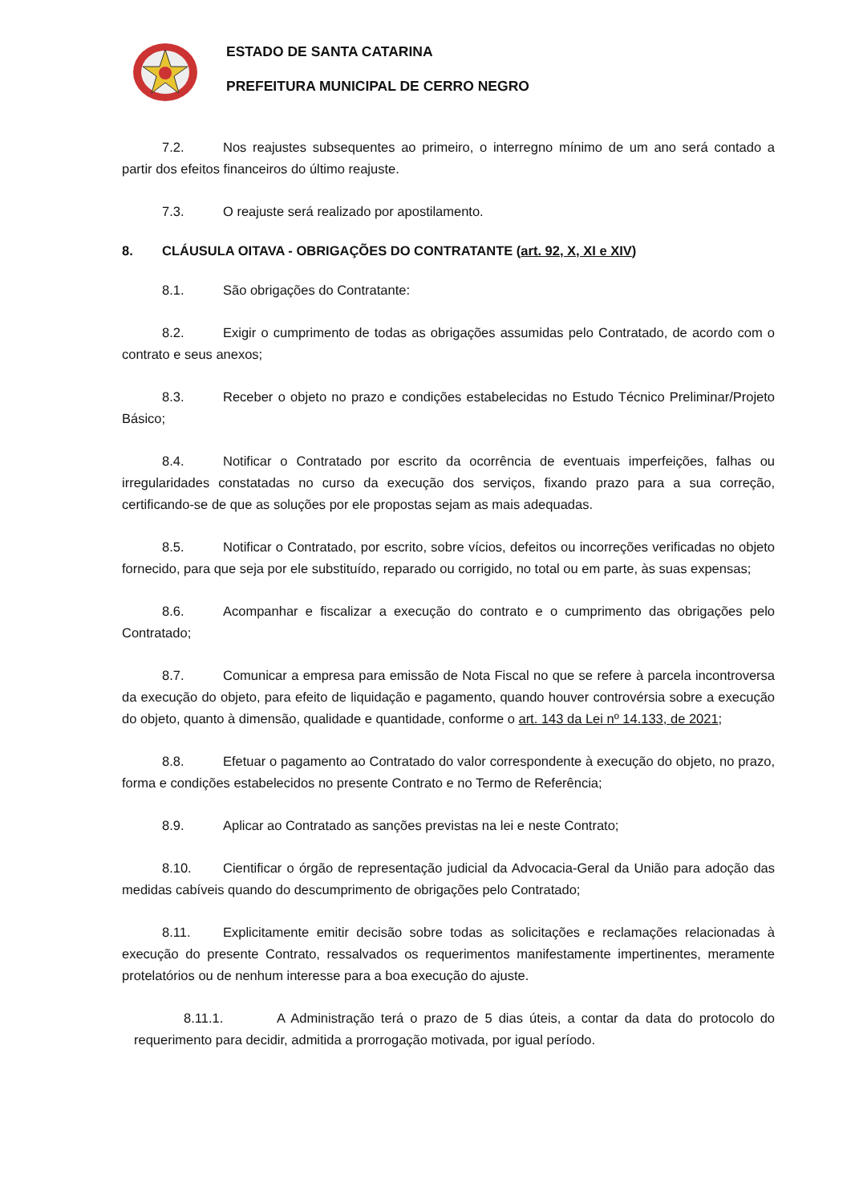ESTADO DE SANTA CATARINA
PREFEITURA MUNICIPAL DE CERRO NEGRO
7.2. Nos reajustes subsequentes ao primeiro, o interregno mínimo de um ano será contado a partir dos efeitos financeiros do último reajuste.
7.3. O reajuste será realizado por apostilamento.
8. CLÁUSULA OITAVA - OBRIGAÇÕES DO CONTRATANTE (art. 92, X, XI e XIV)
8.1. São obrigações do Contratante:
8.2. Exigir o cumprimento de todas as obrigações assumidas pelo Contratado, de acordo com o contrato e seus anexos;
8.3. Receber o objeto no prazo e condições estabelecidas no Estudo Técnico Preliminar/Projeto Básico;
8.4. Notificar o Contratado por escrito da ocorrência de eventuais imperfeições, falhas ou irregularidades constatadas no curso da execução dos serviços, fixando prazo para a sua correção, certificando-se de que as soluções por ele propostas sejam as mais adequadas.
8.5. Notificar o Contratado, por escrito, sobre vícios, defeitos ou incorreções verificadas no objeto fornecido, para que seja por ele substituído, reparado ou corrigido, no total ou em parte, às suas expensas;
8.6. Acompanhar e fiscalizar a execução do contrato e o cumprimento das obrigações pelo Contratado;
8.7. Comunicar a empresa para emissão de Nota Fiscal no que se refere à parcela incontroversa da execução do objeto, para efeito de liquidação e pagamento, quando houver controvérsia sobre a execução do objeto, quanto à dimensão, qualidade e quantidade, conforme o art. 143 da Lei nº 14.133, de 2021;
8.8. Efetuar o pagamento ao Contratado do valor correspondente à execução do objeto, no prazo, forma e condições estabelecidos no presente Contrato e no Termo de Referência;
8.9. Aplicar ao Contratado as sanções previstas na lei e neste Contrato;
8.10. Cientificar o órgão de representação judicial da Advocacia-Geral da União para adoção das medidas cabíveis quando do descumprimento de obrigações pelo Contratado;
8.11. Explicitamente emitir decisão sobre todas as solicitações e reclamações relacionadas à execução do presente Contrato, ressalvados os requerimentos manifestamente impertinentes, meramente protelatórios ou de nenhum interesse para a boa execução do ajuste.
8.11.1. A Administração terá o prazo de 5 dias úteis, a contar da data do protocolo do requerimento para decidir, admitida a prorrogação motivada, por igual período.